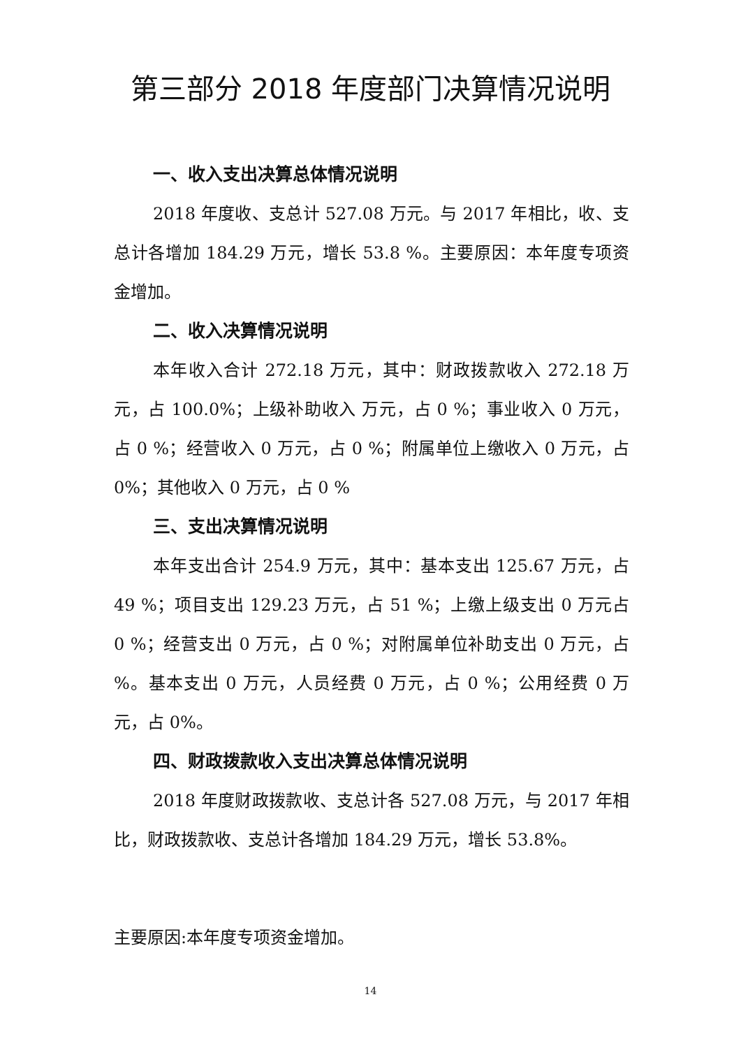第三部分 2018 年度部门决算情况说明
一、收入支出决算总体情况说明
2018 年度收、支总计 527.08 万元。与 2017 年相比，收、支总计各增加 184.29 万元，增长 53.8 %。主要原因：本年度专项资金增加。
二、收入决算情况说明
本年收入合计 272.18 万元，其中：财政拨款收入 272.18 万元，占 100.0%；上级补助收入 万元，占 0 %；事业收入 0 万元，占 0 %；经营收入 0 万元，占 0 %；附属单位上缴收入 0 万元，占 0%；其他收入 0 万元，占 0 %
三、支出决算情况说明
本年支出合计 254.9 万元，其中：基本支出 125.67 万元，占 49 %；项目支出 129.23 万元，占 51 %；上缴上级支出 0 万元占 0 %；经营支出 0 万元，占 0 %；对附属单位补助支出 0 万元，占 %。基本支出 0 万元，人员经费 0 万元，占 0 %；公用经费 0 万元，占 0%。
四、财政拨款收入支出决算总体情况说明
2018 年度财政拨款收、支总计各 527.08 万元，与 2017 年相比，财政拨款收、支总计各增加 184.29 万元，增长 53.8%。
主要原因:本年度专项资金增加。
14